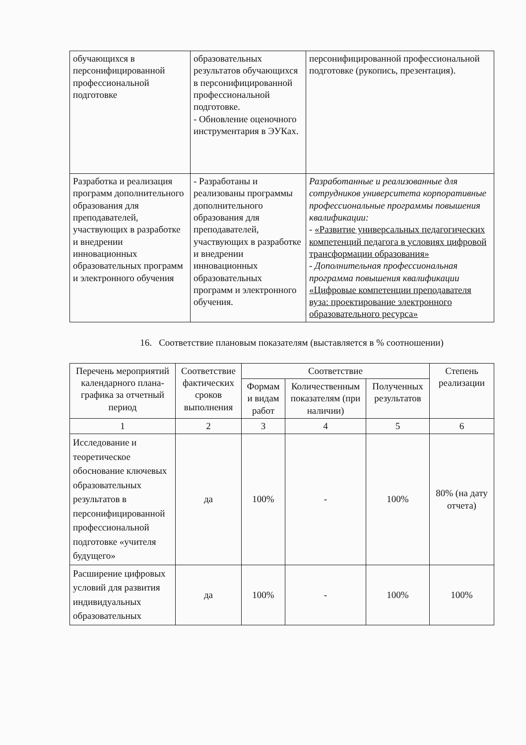| обучающихся в персонифицированной профессиональной подготовке | образовательных результатов обучающихся в персонифицированной профессиональной подготовке. - Обновление оценочного инструментария в ЭУКах. | персонифицированной профессиональной подготовке (рукопись, презентация). |
| Разработка и реализация программ дополнительного образования для преподавателей, участвующих в разработке и внедрении инновационных образовательных программ и электронного обучения | - Разработаны и реализованы программы дополнительного образования для преподавателей, участвующих в разработке и внедрении инновационных образовательных программ и электронного обучения. | Разработанные и реализованные для сотрудников университета корпоративные профессиональные программы повышения квалификации: - «Развитие универсальных педагогических компетенций педагога в условиях цифровой трансформации образования» - Дополнительная профессиональная программа повышения квалификации «Цифровые компетенции преподавателя вуза: проектирование электронного образовательного ресурса» |
16. Соответствие плановым показателям (выставляется в % соотношении)
| Перечень мероприятий календарного плана-графика за отчетный период | Соответствие фактических сроков выполнения | Соответствие | | | Степень реализации |
| --- | --- | --- | --- | --- | --- |
| | | Формам и видам работ | Количественным показателям (при наличии) | Полученных результатов | |
| 1 | 2 | 3 | 4 | 5 | 6 |
| Исследование и теоретическое обоснование ключевых образовательных результатов в персонифицированной профессиональной подготовке «учителя будущего» | да | 100% | - | 100% | 80% (на дату отчета) |
| Расширение цифровых условий для развития индивидуальных образовательных | да | 100% | - | 100% | 100% |